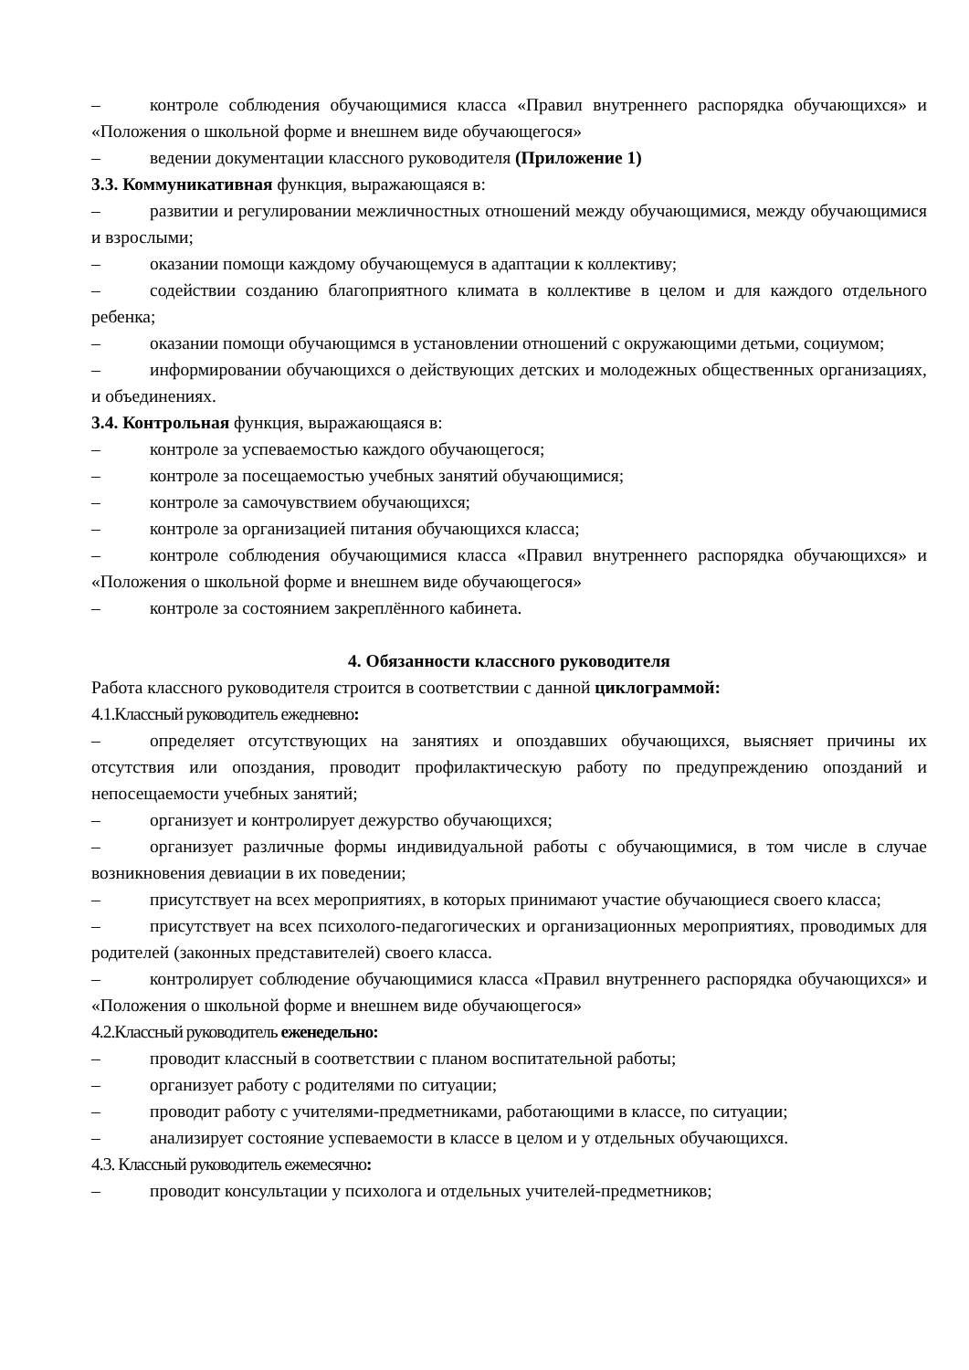– контроле соблюдения обучающимися класса «Правил внутреннего распорядка обучающихся» и «Положения о школьной форме и внешнем виде обучающегося»
– ведении документации классного руководителя (Приложение 1)
3.3. Коммуникативная функция, выражающаяся в:
– развитии и регулировании межличностных отношений между обучающимися, между обучающимися и взрослыми;
– оказании помощи каждому обучающемуся в адаптации к коллективу;
– содействии созданию благоприятного климата в коллективе в целом и для каждого отдельного ребенка;
– оказании помощи обучающимся в установлении отношений с окружающими детьми, социумом;
– информировании обучающихся о действующих детских и молодежных общественных организациях, и объединениях.
3.4. Контрольная функция, выражающаяся в:
– контроле за успеваемостью каждого обучающегося;
– контроле за посещаемостью учебных занятий обучающимися;
– контроле за самочувствием обучающихся;
– контроле за организацией питания обучающихся класса;
– контроле соблюдения обучающимися класса «Правил внутреннего распорядка обучающихся» и «Положения о школьной форме и внешнем виде обучающегося»
– контроле за состоянием закреплённого кабинета.
4. Обязанности классного руководителя
Работа классного руководителя строится в соответствии с данной циклограммой:
4.1.Классный руководитель ежедневно:
– определяет отсутствующих на занятиях и опоздавших обучающихся, выясняет причины их отсутствия или опоздания, проводит профилактическую работу по предупреждению опозданий и непосещаемости учебных занятий;
– организует и контролирует дежурство обучающихся;
– организует различные формы индивидуальной работы с обучающимися, в том числе в случае возникновения девиации в их поведении;
– присутствует на всех мероприятиях, в которых принимают участие обучающиеся своего класса;
– присутствует на всех психолого-педагогических и организационных мероприятиях, проводимых для родителей (законных представителей) своего класса.
– контролирует соблюдение обучающимися класса «Правил внутреннего распорядка обучающихся» и «Положения о школьной форме и внешнем виде обучающегося»
4.2.Классный руководитель еженедельно:
– проводит классный в соответствии с планом воспитательной работы;
– организует работу с родителями по ситуации;
– проводит работу с учителями-предметниками, работающими в классе, по ситуации;
– анализирует состояние успеваемости в классе в целом и у отдельных обучающихся.
4.3. Классный руководитель ежемесячно:
– проводит консультации у психолога и отдельных учителей-предметников;